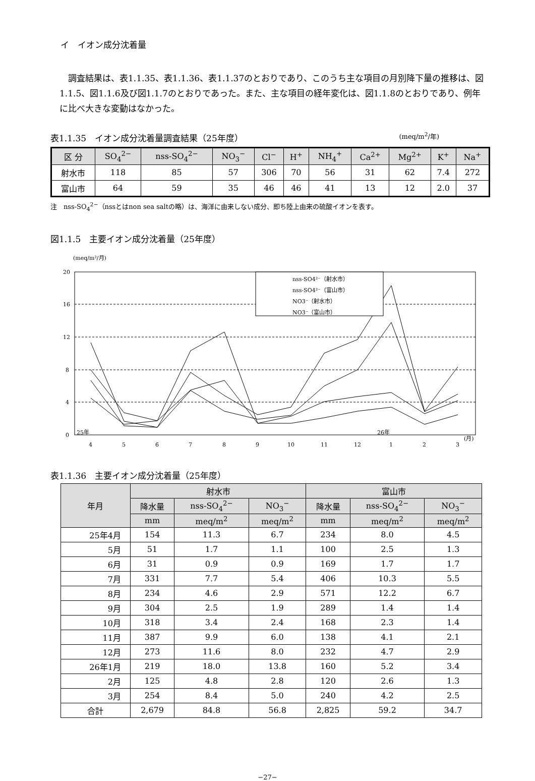イ　イオン成分沈着量
調査結果は、表1.1.35、表1.1.36、表1.1.37のとおりであり、このうち主な項目の月別降下量の推移は、図1.1.5、図1.1.6及び図1.1.7のとおりであった。また、主な項目の経年変化は、図1.1.8のとおりであり、例年に比べ大きな変動はなかった。
表1.1.35　イオン成分沈着量調査結果（25年度） (meq/m<sup>2</sup>/年)
| 区 分 | SO<sub>4</sub><sup>2−</sup> | nss-SO<sub>4</sub><sup>2−</sup> | NO<sub>3</sub><sup>−</sup> | Cl<sup>−</sup> | H<sup>+</sup> | NH<sub>4</sub><sup>+</sup> | Ca<sup>2+</sup> | Mg<sup>2+</sup> | K<sup>+</sup> | Na<sup>+</sup> |
| --- | --- | --- | --- | --- | --- | --- | --- | --- | --- | --- |
| 射水市 | 118 | 85 | 57 | 306 | 70 | 56 | 31 | 62 | 7.4 | 272 |
| 富山市 | 64 | 59 | 35 | 46 | 46 | 41 | 13 | 12 | 2.0 | 37 |
注　nss-SO<sub>4</sub><sup>2−</sup>（nssとはnon sea saltの略）は、海洋に由来しない成分、即ち陸上由来の硫酸イオンを表す。
図1.1.5　主要イオン成分沈着量（25年度）
(meq/m²/月)
20
16
12
8
4
0
nss-SO4²⁻（射水市）
nss-SO4²⁻（富山市）
NO3⁻（射水市）
NO3⁻（富山市）
4
5
6
7
8
9
10
11
12
1
2
3
25年
26年
(月)
表1.1.36　主要イオン成分沈着量（25年度）
| 年月 | 射水市 | | | 富山市 | | |
| --- | --- | --- | --- | --- | --- | --- |
| | 降水量 | nss-SO<sub>4</sub><sup>2−</sup> | NO<sub>3</sub><sup>−</sup> | 降水量 | nss-SO<sub>4</sub><sup>2−</sup> | NO<sub>3</sub><sup>−</sup> |
| | mm | meq/m<sup>2</sup> | meq/m<sup>2</sup> | mm | meq/m<sup>2</sup> | meq/m<sup>2</sup> |
| 25年4月 | 154 | 11.3 | 6.7 | 234 | 8.0 | 4.5 |
| 5月 | 51 | 1.7 | 1.1 | 100 | 2.5 | 1.3 |
| 6月 | 31 | 0.9 | 0.9 | 169 | 1.7 | 1.7 |
| 7月 | 331 | 7.7 | 5.4 | 406 | 10.3 | 5.5 |
| 8月 | 234 | 4.6 | 2.9 | 571 | 12.2 | 6.7 |
| 9月 | 304 | 2.5 | 1.9 | 289 | 1.4 | 1.4 |
| 10月 | 318 | 3.4 | 2.4 | 168 | 2.3 | 1.4 |
| 11月 | 387 | 9.9 | 6.0 | 138 | 4.1 | 2.1 |
| 12月 | 273 | 11.6 | 8.0 | 232 | 4.7 | 2.9 |
| 26年1月 | 219 | 18.0 | 13.8 | 160 | 5.2 | 3.4 |
| 2月 | 125 | 4.8 | 2.8 | 120 | 2.6 | 1.3 |
| 3月 | 254 | 8.4 | 5.0 | 240 | 4.2 | 2.5 |
| 合計 | 2,679 | 84.8 | 56.8 | 2,825 | 59.2 | 34.7 |
−27−